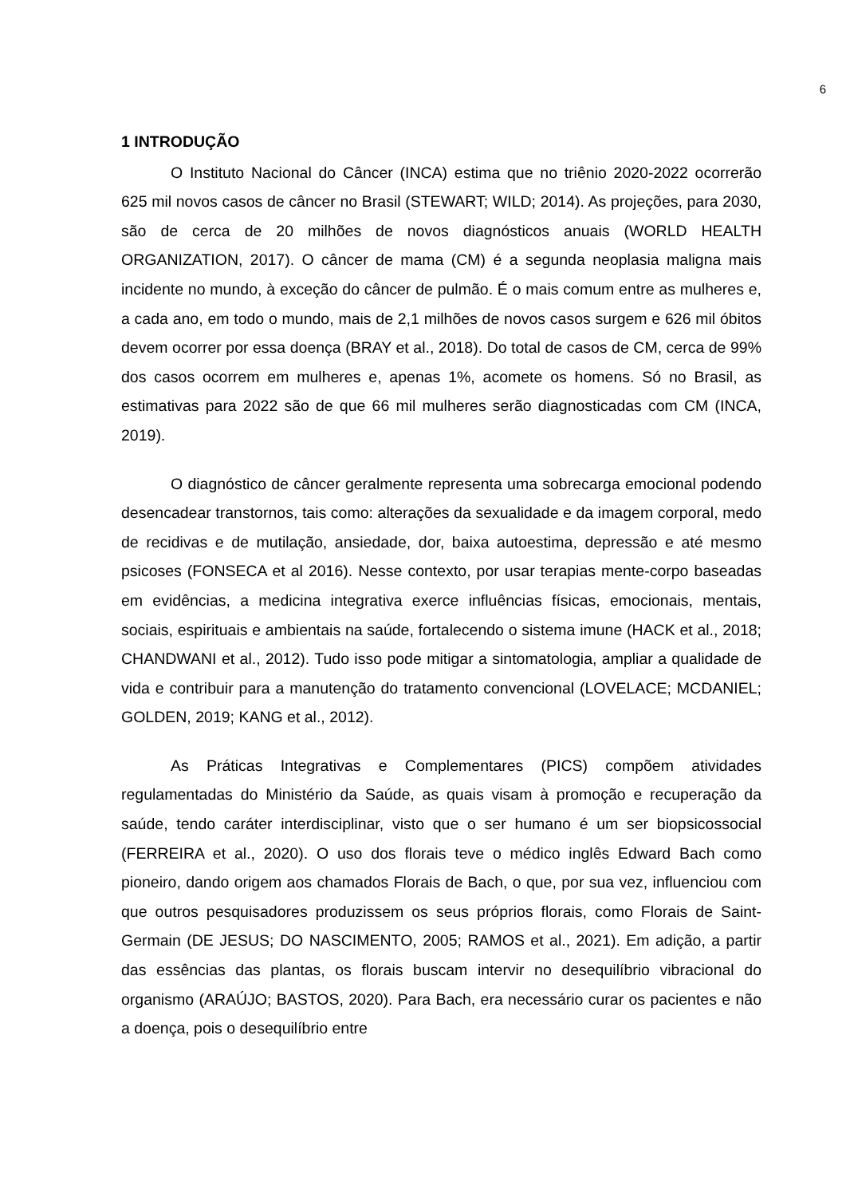6
1 INTRODUÇÃO
O Instituto Nacional do Câncer (INCA) estima que no triênio 2020-2022 ocorrerão 625 mil novos casos de câncer no Brasil (STEWART; WILD; 2014). As projeções, para 2030, são de cerca de 20 milhões de novos diagnósticos anuais (WORLD HEALTH ORGANIZATION, 2017). O câncer de mama (CM) é a segunda neoplasia maligna mais incidente no mundo, à exceção do câncer de pulmão. É o mais comum entre as mulheres e, a cada ano, em todo o mundo, mais de 2,1 milhões de novos casos surgem e 626 mil óbitos devem ocorrer por essa doença (BRAY et al., 2018). Do total de casos de CM, cerca de 99% dos casos ocorrem em mulheres e, apenas 1%, acomete os homens. Só no Brasil, as estimativas para 2022 são de que 66 mil mulheres serão diagnosticadas com CM (INCA, 2019).
O diagnóstico de câncer geralmente representa uma sobrecarga emocional podendo desencadear transtornos, tais como: alterações da sexualidade e da imagem corporal, medo de recidivas e de mutilação, ansiedade, dor, baixa autoestima, depressão e até mesmo psicoses (FONSECA et al 2016). Nesse contexto, por usar terapias mente-corpo baseadas em evidências, a medicina integrativa exerce influências físicas, emocionais, mentais, sociais, espirituais e ambientais na saúde, fortalecendo o sistema imune (HACK et al., 2018; CHANDWANI et al., 2012). Tudo isso pode mitigar a sintomatologia, ampliar a qualidade de vida e contribuir para a manutenção do tratamento convencional (LOVELACE; MCDANIEL; GOLDEN, 2019; KANG et al., 2012).
As Práticas Integrativas e Complementares (PICS) compõem atividades regulamentadas do Ministério da Saúde, as quais visam à promoção e recuperação da saúde, tendo caráter interdisciplinar, visto que o ser humano é um ser biopsicossocial (FERREIRA et al., 2020). O uso dos florais teve o médico inglês Edward Bach como pioneiro, dando origem aos chamados Florais de Bach, o que, por sua vez, influenciou com que outros pesquisadores produzissem os seus próprios florais, como Florais de Saint-Germain (DE JESUS; DO NASCIMENTO, 2005; RAMOS et al., 2021). Em adição, a partir das essências das plantas, os florais buscam intervir no desequilíbrio vibracional do organismo (ARAÚJO; BASTOS, 2020). Para Bach, era necessário curar os pacientes e não a doença, pois o desequilíbrio entre